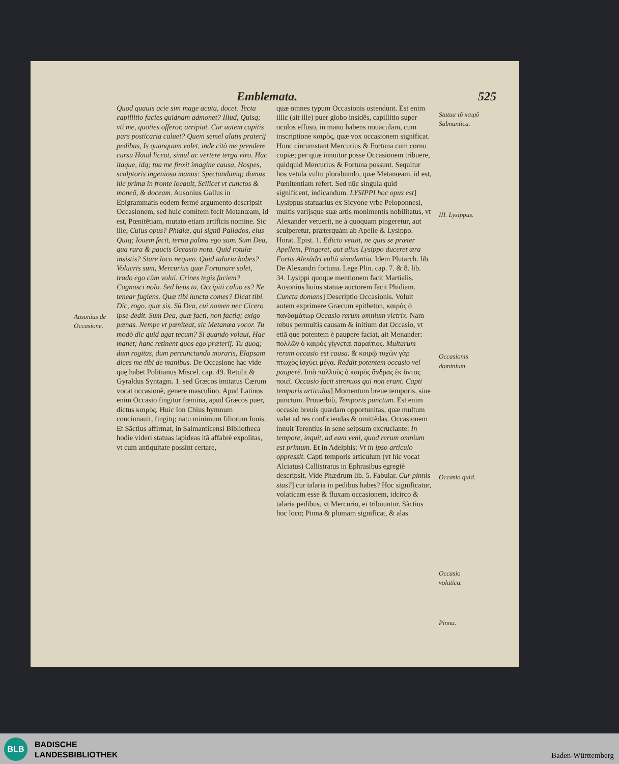Emblemata. 525
Ausonius de Occasione.
Quod quauis acie sim mage acuta, docet. Tecta capillitio facies quidnam admonet? Illud, Quisq; vti me, quoties offeror, arripiat. Cur autem capitis pars posticaria caluet? Quem semel alatis praterij pedibus, Is quanquam volet, inde citò me prendere cursu Haud liceat, simul ac vertere terga viro. Hac itaque, idq; tua me finxit imagine causa, Hospes, scalptoris ingeniosa manus: Spectandamq; domus hic prima in fronte locauit, Scilicet vt cunctos & moneã, & doceam. Ausonius Gallus in Epigrammatis eodem fermè argumento descripsit Occasionem, sed huic comitem fecit Metanœam, id est, Pœnitẽtiam, mutato etiam artificis nomine. Sic ille; Cuius opus? Phidiæ, qui signũ Pallados, eius Quiq; Iouem fecit, tertia palma ego sum. Sum Dea, qua rara & paucis Occasio nota. Quid rotulæ insistis? Stare loco nequeo. Quid talaria habes? Volucris sum, Mercurius quæ Fortunare solet, trado ego cùm volui. Crines tegis faciem? Cognosci nolo. Sed heus tu, Occipiti caluo es? Ne tenear fugiens. Quæ tibi iuncta comes? Dicat tibi. Dic, rogo, quæ sis. Sũ Dea, cui nomen nec Cicero ipse dedit. Sum Dea, quæ facti, non factiq; exigo pœnas. Nempe vt pœniteat, sic Metanœa vocor. Tu modò dic quid agat tecum? Si quando volaui, Hac manet; hanc retinent quos ego præterij. Tu quoq; dum rogitas, dum percunctando moraris, Elapsam dices me tibi de manibus. De Occasione hac vide quę habet Politianus Miscel. cap. 49. Retulit & Gyraldus Syntagm. 1. sed Græcos imitatus Cærum vocat occasionẽ, genere masculino. Apud Latinos enim Occasio fingitur fœmina, apud Græcos puer, dictus καιρὸς. Huic Ion Chius hymnum concinnauit, fingitq; natu minimum filiorum Iouis. Et Sãctius affirmat, in Salmanticensi Bibliotheca hodie videri statuas lapideas itã affabrè expolitas, vt cum antiquitate possint certare,
quæ omnes typum Occasionis ostendunt. Est enim illic (ait ille) puer globo insidẽs, capillitio super oculos effuso, in manu habens nouaculam, cum inscriptione καιρὸς, quæ vox occasionem significat. Hunc circumstant Mercurius & Fortuna cum cornu copiæ; per quæ innuitur posse Occasionem tribuere, quidquid Mercurius & Fortuna possunt. Sequitur hos vetula vultu plorabundo, quæ Metanœam, id est, Pœnitentiam refert. Sed nũc singula quid significent, indicandum. LYSIPPI hoc opus est] Lysippus statuarius ex Sicyone vrbe Peloponnesi, multis varijsque suæ artis monimentis nobilitatus, vt Alexander vetuerit, ne à quoquam pingeretur, aut sculperetur, præterquàm ab Apelle & Lysippo. Horat. Epist. 1. Edicto vetuit, ne quis se præter Apellem, Pingeret, aut alius Lysippo duceret æra Fortis Alexãdri vultũ simulantia. Idem Plutarch. lib. De Alexandri fortuna. Lege Plin. cap. 7. & 8. lib. 34. Lysippi quoque mentionem facit Martialis. Ausonius huius statuæ auctorem facit Phidiam. Cuncta domans] Descriptio Occasionis. Voluit autem exprimere Græcum epitheton, καιρὸς ὁ πανδαμάτωρ Occasio rerum omnium victrix. Nam rebus permultis causam & initium dat Occasio, vt etiã quę potentem è paupere faciat, ait Menander: πολλῶν ὁ καιρὸς γίγνεται παραίτιος. Multarum rerum occasio est causa. & καιρῷ τυχὼν γὰρ πτωχὸς ἰσχύει μέγα. Reddit potentem occasio vel pauperẽ. Imò πολλοὺς ὁ καιρὸς ἄνδρας ἐκ ὄντας ποιεῖ. Occasio facit strenuos qui non erant. Capti temporis articulus] Momentum breue temporis, siue punctum. Prouerbiũ, Temporis punctum. Est enim occasio breuis quædam opportunitas, quæ multum valet ad res conficiendas & omittẽdas. Occasionem innuit Terentius in sene seipsum excruciante: In tempore, inquit, ad eam veni, quod rerum omnium est primum. Et in Adelphis: Vt in ipso articulo oppressit. Capti temporis articulum (vt hic vocat Alciatus) Callistratus in Ephrasibus egregiè descripsit. Vide Phædrum lib. 5. Fabular. Cur pinnis stas?] cur talaria in pedibus habes? Hoc significatur, volaticam esse & fluxam occasionem, idcirco & talaria pedibus, vt Mercurio, ei tribuuntur. Sãctius hoc loco; Pinna & plumam significat, & alas
Statua τῦ καιρῦ Salmantica.
III. Lysippus.
Occasionis dominium.
Occasio quid.
Occasio volatica.
Pinna.
BLB
BADISCHE
LANDESBIBLIOTHEK
Baden-Württemberg